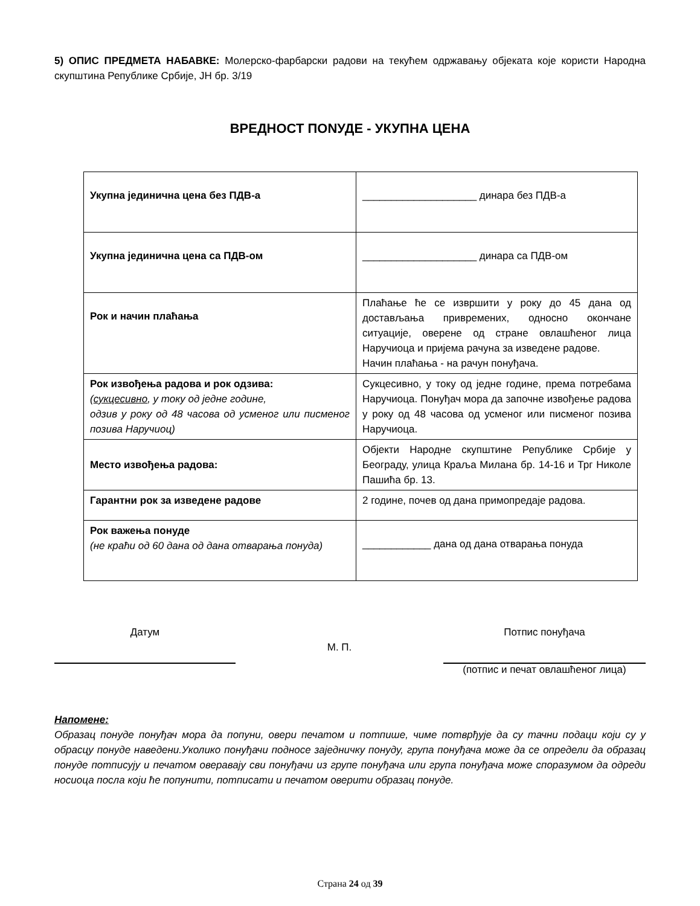5) ОПИС ПРЕДМЕТА НАБАВКЕ: Молерско-фарбарски радови на текућем одржавању објеката које користи Народна скупштина Републике Србије, ЈН бр. 3/19
ВРЕДНОСТ ПОNУДЕ - УКУПНА ЦЕНА
| Укупна јединична цена без ПДВ-а | ____________________ динара без ПДВ-а |
| Укупна јединична цена са ПДВ-ом | ____________________ динара са ПДВ-ом |
| Рок и начин плаћања | Плаћање ће се извршити у року до 45 дана од достављања привремених, односно окончане ситуације, оверене од стране овлашћеног лица Наручиоца и пријема рачуна за изведене радове. Начин плаћања - на рачун понуђача. |
| Рок извођења радова и рок одзива: ( сукцесивно , у току од једне године, одзив у року од 48 часова од усменог или писменог позива Наручиоц) | Сукцесивно, у току од једне године, према потребама Наручиоца. Понуђач мора да започне извођење радова у року од 48 часова од усменог или писменог позива Наручиоца. |
| Место извођења радова: | Објекти Народне скупштине Републике Србије у Београду, улица Краља Милана бр. 14-16 и Трг Николе Пашића бр. 13. |
| Гарантни рок за изведене радове | 2 године, почев од дана примопредаје радова. |
| Рок важења понуде (не краћи од 60 дана од дана отварања понуда) | ____________ дана од дана отварања понуда |
Датум
М. П.
Потпис понуђача
(потпис и печат овлашћеног лица)
Напомене:
Образац понуде понуђач мора да попуни, овери печатом и потпише, чиме потврђује да су тачни подаци који су у обрасцу понуде наведени.Уколико понуђачи подносе заједничку понуду, група понуђача може да се определи да образац понуде потписују и печатом оверавају сви понуђачи из групе понуђача или група понуђача може споразумом да одреди носиоца посла који ће попунити, потписати и печатом оверити образац понуде.
Страна 24 од 39